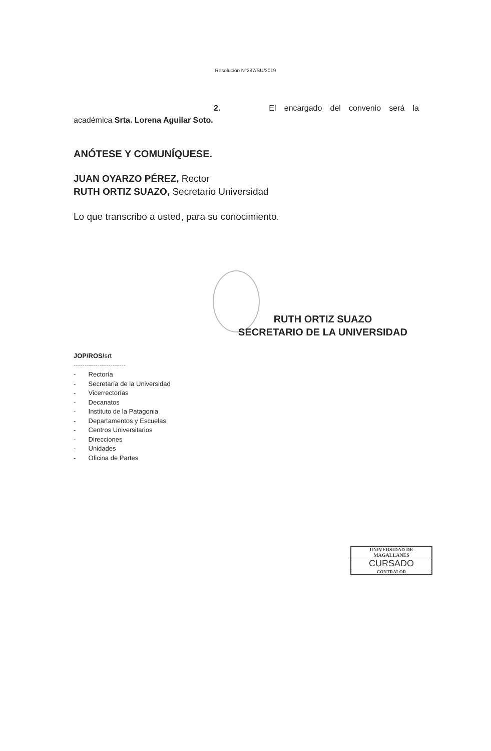Resolución N°287/SU/2019
2. El encargado del convenio será la
académica Srta. Lorena Aguilar Soto.
ANÓTESE Y COMUNÍQUESE.
JUAN OYARZO PÉREZ, Rector
RUTH ORTIZ SUAZO, Secretario Universidad
Lo que transcribo a usted, para su conocimiento.
RUTH ORTIZ SUAZO
SECRETARIO DE LA UNIVERSIDAD
JOP/ROS/srt
------------------------
- Rectoría
- Secretaría de la Universidad
- Vicerrectorías
- Decanatos
- Instituto de la Patagonia
- Departamentos y Escuelas
- Centros Universitarios
- Direcciones
- Unidades
- Oficina de Partes
UNIVERSIDAD DE MAGALLANES
CURSADO
CONTRALOR